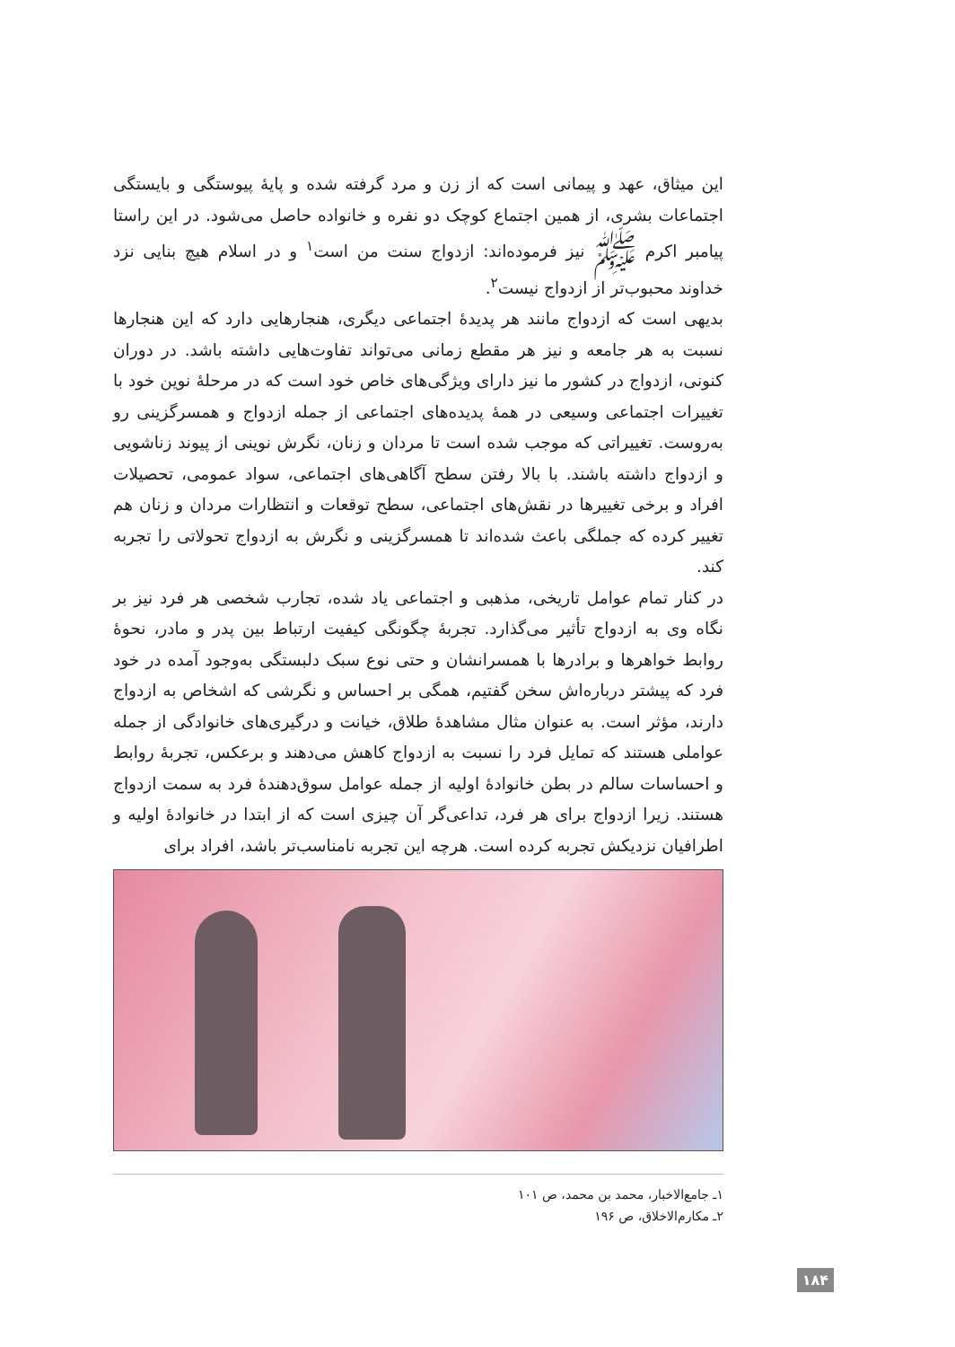این میثاق، عهد و پیمانی است که از زن و مرد گرفته شده و پایهٔ پیوستگی و بایستگی اجتماعات بشری، از همین اجتماع کوچک دو نفره و خانواده حاصل می‌شود. در این راستا پیامبر اکرم ﷺ نیز فرموده‌اند: ازدواج سنت من است<sup>۱</sup> و در اسلام هیچ بنایی نزد خداوند محبوب‌تر از ازدواج نیست<sup>۲</sup>.
بدیهی است که ازدواج مانند هر پدیدهٔ اجتماعی دیگری، هنجارهایی دارد که این هنجارها نسبت به هر جامعه و نیز هر مقطع زمانی می‌تواند تفاوت‌هایی داشته باشد. در دوران کنونی، ازدواج در کشور ما نیز دارای ویژگی‌های خاص خود است که در مرحلهٔ نوین خود با تغییرات اجتماعی وسیعی در همهٔ پدیده‌های اجتماعی از جمله ازدواج و همسرگزینی رو به‌روست. تغییراتی که موجب شده است تا مردان و زنان، نگرش نوینی از پیوند زناشویی و ازدواج داشته باشند. با بالا رفتن سطح آگاهی‌های اجتماعی، سواد عمومی، تحصیلات افراد و برخی تغییرها در نقش‌های اجتماعی، سطح توقعات و انتظارات مردان و زنان هم تغییر کرده که جملگی باعث شده‌اند تا همسرگزینی و نگرش به ازدواج تحولاتی را تجربه کند.
در کنار تمام عوامل تاریخی، مذهبی و اجتماعی یاد شده، تجارب شخصی هر فرد نیز بر نگاه وی به ازدواج تأثیر می‌گذارد. تجربهٔ چگونگی کیفیت ارتباط بین پدر و مادر، نحوهٔ روابط خواهرها و برادرها با همسرانشان و حتی نوع سبک دلبستگی به‌وجود آمده در خود فرد که پیشتر درباره‌اش سخن گفتیم، همگی بر احساس و نگرشی که اشخاص به ازدواج دارند، مؤثر است. به عنوان مثال مشاهدهٔ طلاق، خیانت و درگیری‌های خانوادگی از جمله عواملی هستند که تمایل فرد را نسبت به ازدواج کاهش می‌دهند و برعکس، تجربهٔ روابط و احساسات سالم در بطن خانوادهٔ اولیه از جمله عوامل سوق‌دهندهٔ فرد به سمت ازدواج هستند. زیرا ازدواج برای هر فرد، تداعی‌گر آن چیزی است که از ابتدا در خانوادهٔ اولیه و اطرافیان نزدیکش تجربه کرده است. هرچه این تجربه نامناسب‌تر باشد، افراد برای
۱ـ جامع‌الاخبار، محمد بن محمد، ص ۱۰۱
۲ـ مکارم‌الاخلاق، ص ۱۹۶
۱۸۴